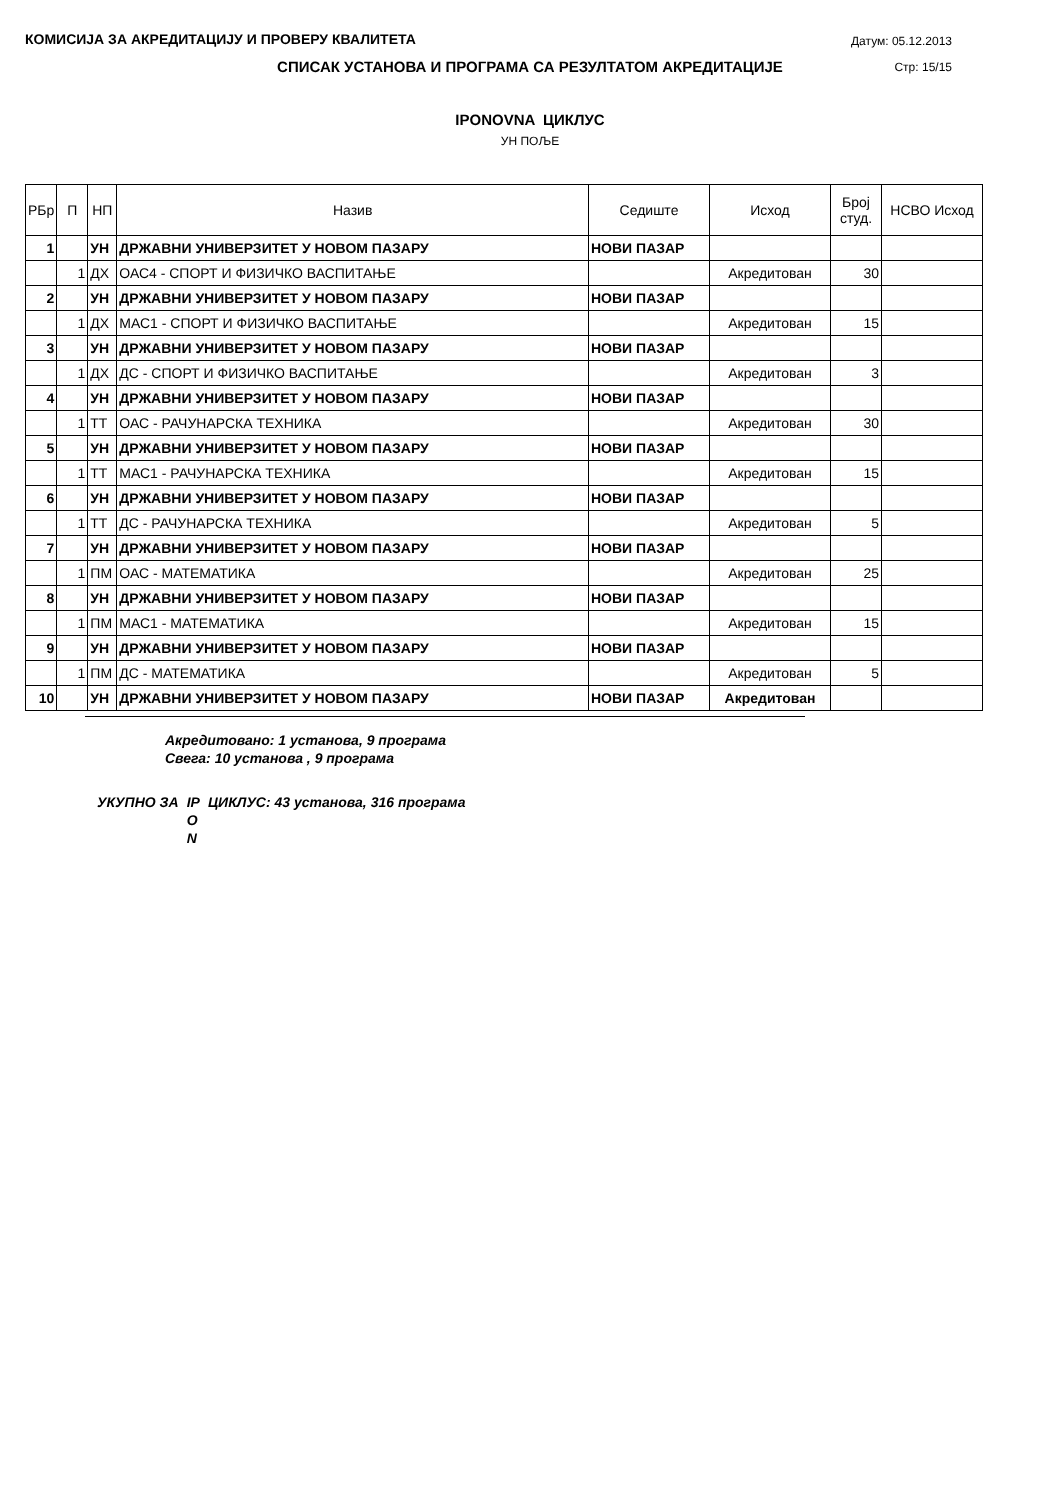КОМИСИЈА ЗА АКРЕДИТАЦИЈУ И ПРОВЕРУ КВАЛИТЕТА
Датум: 05.12.2013
Стр: 15/15
СПИСАК УСТАНОВА И ПРОГРАМА СА РЕЗУЛТАТОМ АКРЕДИТАЦИЈЕ
IPONOVNA ЦИКЛУС
УН ПОЉЕ
| РБр | П | НП | Назив | Седиште | Исход | Број студ. | НСВО Исход |
| --- | --- | --- | --- | --- | --- | --- | --- |
| 1 | | УН | ДРЖАВНИ УНИВЕРЗИТЕТ У НОВОМ ПАЗАРУ | НОВИ ПАЗАР | | | |
| | 1 | ДХ | ОАС4 - СПОРТ И ФИЗИЧКО ВАСПИТАЊЕ | | Акредитован | 30 | |
| 2 | | УН | ДРЖАВНИ УНИВЕРЗИТЕТ У НОВОМ ПАЗАРУ | НОВИ ПАЗАР | | | |
| | 1 | ДХ | МАС1 - СПОРТ И ФИЗИЧКО ВАСПИТАЊЕ | | Акредитован | 15 | |
| 3 | | УН | ДРЖАВНИ УНИВЕРЗИТЕТ У НОВОМ ПАЗАРУ | НОВИ ПАЗАР | | | |
| | 1 | ДХ | ДС - СПОРТ И ФИЗИЧКО ВАСПИТАЊЕ | | Акредитован | 3 | |
| 4 | | УН | ДРЖАВНИ УНИВЕРЗИТЕТ У НОВОМ ПАЗАРУ | НОВИ ПАЗАР | | | |
| | 1 | ТТ | ОАС - РАЧУНАРСКА ТЕХНИКА | | Акредитован | 30 | |
| 5 | | УН | ДРЖАВНИ УНИВЕРЗИТЕТ У НОВОМ ПАЗАРУ | НОВИ ПАЗАР | | | |
| | 1 | ТТ | МАС1 - РАЧУНАРСКА ТЕХНИКА | | Акредитован | 15 | |
| 6 | | УН | ДРЖАВНИ УНИВЕРЗИТЕТ У НОВОМ ПАЗАРУ | НОВИ ПАЗАР | | | |
| | 1 | ТТ | ДС - РАЧУНАРСКА ТЕХНИКА | | Акредитован | 5 | |
| 7 | | УН | ДРЖАВНИ УНИВЕРЗИТЕТ У НОВОМ ПАЗАРУ | НОВИ ПАЗАР | | | |
| | 1 | ПМ | ОАС - МАТЕМАТИКА | | Акредитован | 25 | |
| 8 | | УН | ДРЖАВНИ УНИВЕРЗИТЕТ У НОВОМ ПАЗАРУ | НОВИ ПАЗАР | | | |
| | 1 | ПМ | МАС1 - МАТЕМАТИКА | | Акредитован | 15 | |
| 9 | | УН | ДРЖАВНИ УНИВЕРЗИТЕТ У НОВОМ ПАЗАРУ | НОВИ ПАЗАР | | | |
| | 1 | ПМ | ДС - МАТЕМАТИКА | | Акредитован | 5 | |
| 10 | | УН | ДРЖАВНИ УНИВЕРЗИТЕТ У НОВОМ ПАЗАРУ | НОВИ ПАЗАР | Акредитован | | |
Акредитовано: 1 установа, 9 програма
Свега: 10 установа , 9 програма
УКУПНО ЗА IP
O
N ЦИКЛУС: 43 установа, 316 програма